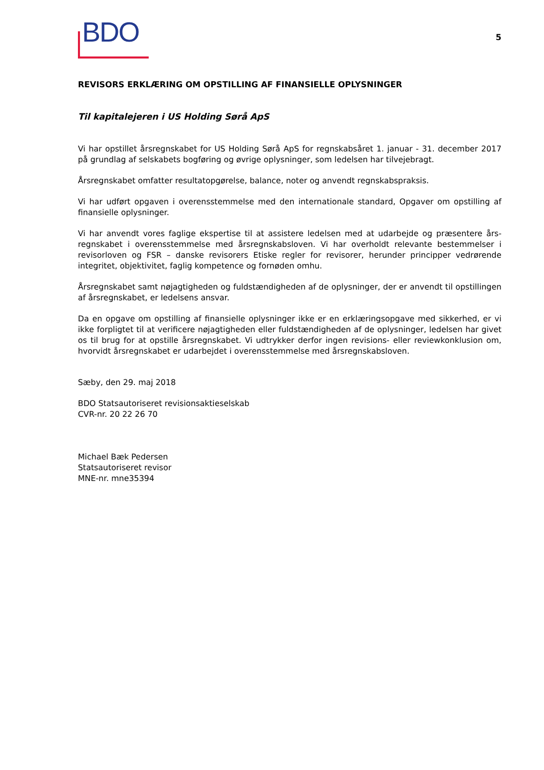BDO
5
REVISORS ERKLÆRING OM OPSTILLING AF FINANSIELLE OPLYSNINGER
Til kapitalejeren i US Holding Sørå ApS
Vi har opstillet årsregnskabet for US Holding Sørå ApS for regnskabsåret 1. januar - 31. december 2017 på grundlag af selskabets bogføring og øvrige oplysninger, som ledelsen har tilvejebragt.
Årsregnskabet omfatter resultatopgørelse, balance, noter og anvendt regnskabspraksis.
Vi har udført opgaven i overensstemmelse med den internationale standard, Opgaver om opstilling af finansielle oplysninger.
Vi har anvendt vores faglige ekspertise til at assistere ledelsen med at udarbejde og præsentere års­regnskabet i overensstemmelse med årsregnskabsloven. Vi har overholdt relevante bestemmelser i revisorloven og FSR – danske revisorers Etiske regler for revisorer, herunder principper vedrørende integritet, objektivitet, faglig kompetence og fornøden omhu.
Årsregnskabet samt nøjagtigheden og fuldstændigheden af de oplysninger, der er anvendt til opstillingen af årsregnskabet, er ledelsens ansvar.
Da en opgave om opstilling af finansielle oplysninger ikke er en erklæringsopgave med sikkerhed, er vi ikke forpligtet til at verificere nøjagtigheden eller fuldstændigheden af de oplysninger, ledelsen har givet os til brug for at opstille årsregnskabet. Vi udtrykker derfor ingen revisions- eller reviewkonklusion om, hvorvidt årsregnskabet er udarbejdet i overensstemmelse med årsregnskabsloven.
Sæby, den 29. maj 2018
BDO Statsautoriseret revisionsaktieselskab
CVR-nr. 20 22 26 70
Michael Bæk Pedersen
Statsautoriseret revisor
MNE-nr. mne35394